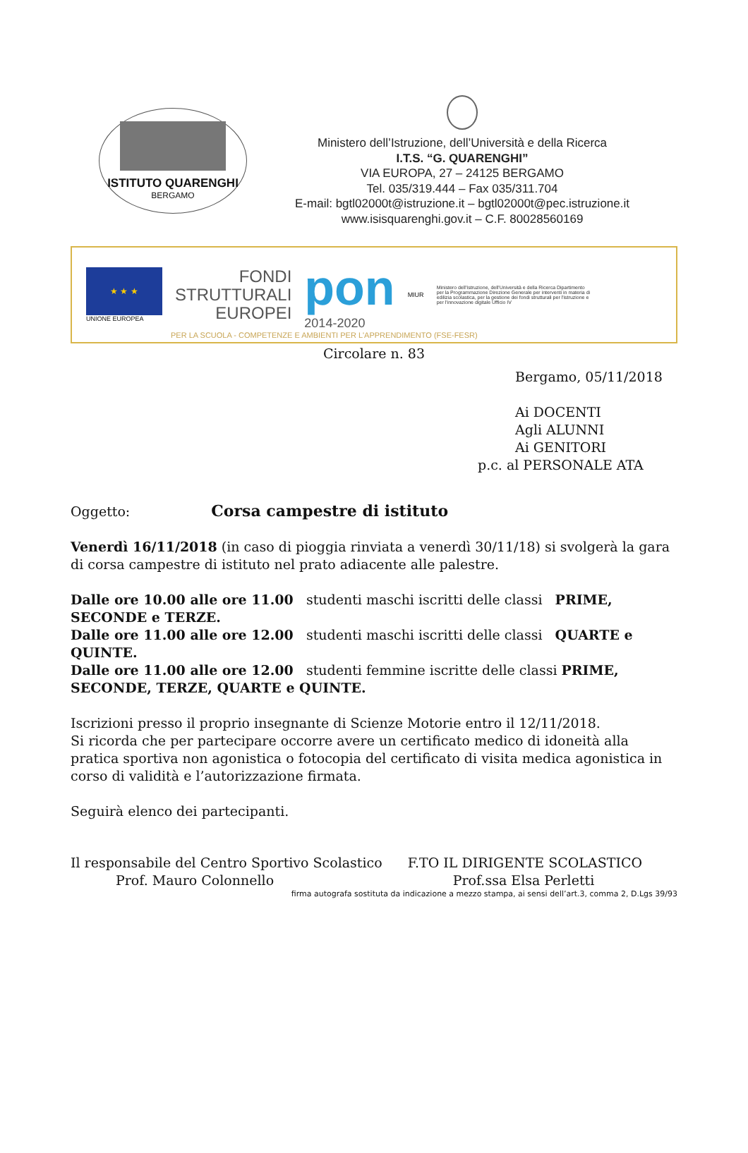ISTITUTO QUARENGHI
BERGAMO
Ministero dell’Istruzione, dell’Università e della Ricerca
I.T.S. “G. QUARENGHI”
VIA EUROPA, 27 – 24125 BERGAMO
Tel. 035/319.444 – Fax 035/311.704
E-mail: bgtl02000t@istruzione.it – bgtl02000t@pec.istruzione.it
www.isisquarenghi.gov.it – C.F. 80028560169
★ ★ ★
UNIONE EUROPEA
FONDI
STRUTTURALI
EUROPEI
pon
2014-2020
MIUR
Ministero dell'Istruzione, dell'Università e della Ricerca Dipartimento per la Programmazione Direzione Generale per interventi in materia di edilizia scolastica, per la gestione dei fondi strutturali per l'istruzione e per l'innovazione digitale Ufficio IV
PER LA SCUOLA - COMPETENZE E AMBIENTI PER L'APPRENDIMENTO (FSE-FESR)
Circolare n. 83
Bergamo, 05/11/2018
Ai DOCENTI
Agli ALUNNI
Ai GENITORI
p.c. al PERSONALE ATA
Oggetto: Corsa campestre di istituto
Venerdì 16/11/2018 (in caso di pioggia rinviata a venerdì 30/11/18) si svolgerà la gara di corsa campestre di istituto nel prato adiacente alle palestre.
Dalle ore 10.00 alle ore 11.00 studenti maschi iscritti delle classi PRIME, SECONDE e TERZE.
Dalle ore 11.00 alle ore 12.00 studenti maschi iscritti delle classi QUARTE e QUINTE.
Dalle ore 11.00 alle ore 12.00 studenti femmine iscritte delle classi PRIME, SECONDE, TERZE, QUARTE e QUINTE.
Iscrizioni presso il proprio insegnante di Scienze Motorie entro il 12/11/2018.
Si ricorda che per partecipare occorre avere un certificato medico di idoneità alla pratica sportiva non agonistica o fotocopia del certificato di visita medica agonistica in corso di validità e l’autorizzazione firmata.
Seguirà elenco dei partecipanti.
Il responsabile del Centro Sportivo Scolastico
Prof. Mauro Colonnello
F.TO IL DIRIGENTE SCOLASTICO
Prof.ssa Elsa Perletti
firma autografa sostituta da indicazione a mezzo stampa, ai sensi dell’art.3, comma 2, D.Lgs 39/93